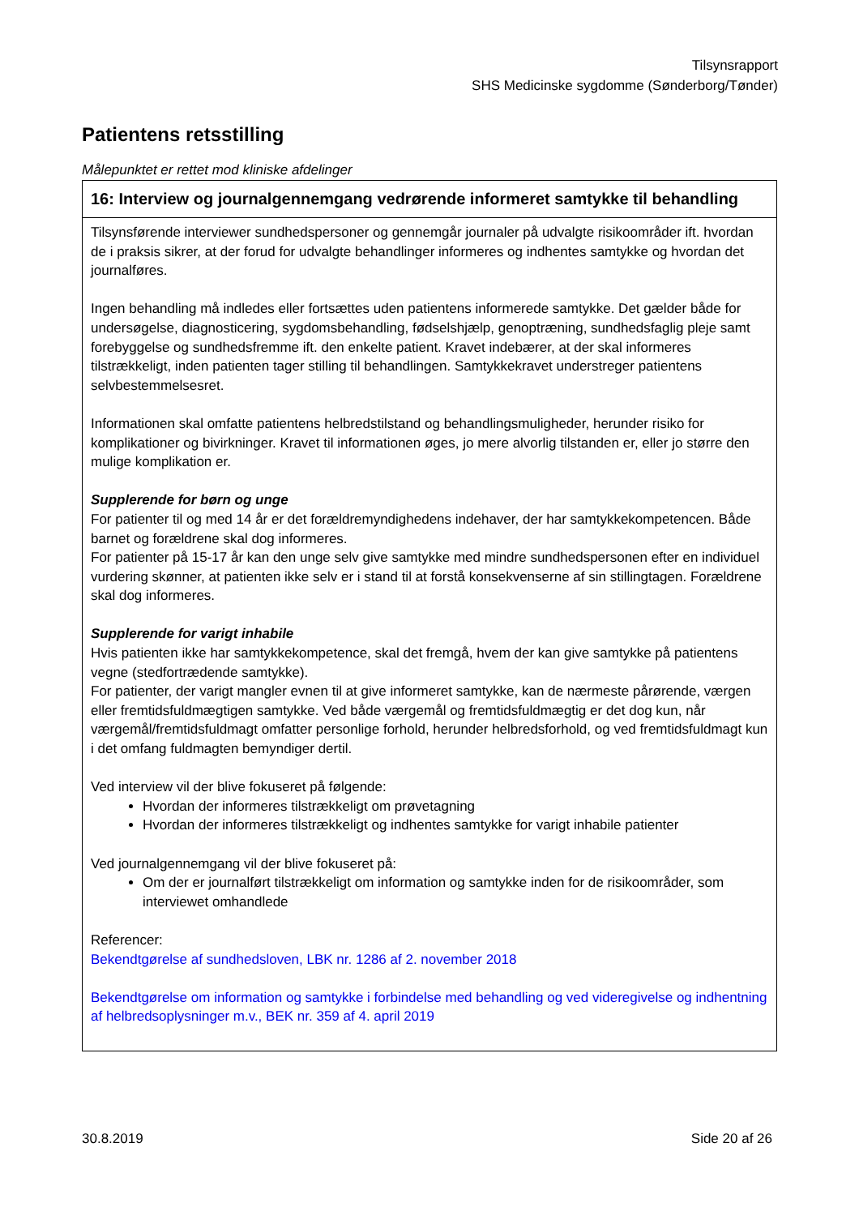Tilsynsrapport
SHS Medicinske sygdomme (Sønderborg/Tønder)
Patientens retsstilling
Målepunktet er rettet mod kliniske afdelinger
| 16: Interview og journalgennemgang vedrørende informeret samtykke til behandling |
| --- |
| Tilsynsførende interviewer sundhedspersoner og gennemgår journaler på udvalgte risikoområder ift. hvordan de i praksis sikrer, at der forud for udvalgte behandlinger informeres og indhentes samtykke og hvordan det journalføres. Ingen behandling må indledes eller fortsættes uden patientens informerede samtykke. Det gælder både for undersøgelse, diagnosticering, sygdomsbehandling, fødselshjælp, genoptræning, sundhedsfaglig pleje samt forebyggelse og sundhedsfremme ift. den enkelte patient. Kravet indebærer, at der skal informeres tilstrækkeligt, inden patienten tager stilling til behandlingen. Samtykkekravet understreger patientens selvbestemmelsesret. Informationen skal omfatte patientens helbredstilstand og behandlingsmuligheder, herunder risiko for komplikationer og bivirkninger. Kravet til informationen øges, jo mere alvorlig tilstanden er, eller jo større den mulige komplikation er. Supplerende for børn og unge For patienter til og med 14 år er det forældremyndighedens indehaver, der har samtykkekompetencen. Både barnet og forældrene skal dog informeres. For patienter på 15-17 år kan den unge selv give samtykke med mindre sundhedspersonen efter en individuel vurdering skønner, at patienten ikke selv er i stand til at forstå konsekvenserne af sin stillingtagen. Forældrene skal dog informeres. Supplerende for varigt inhabile Hvis patienten ikke har samtykkekompetence, skal det fremgå, hvem der kan give samtykke på patientens vegne (stedfortrædende samtykke). For patienter, der varigt mangler evnen til at give informeret samtykke, kan de nærmeste pårørende, værgen eller fremtidsfuldmægtigen samtykke. Ved både værgemål og fremtidsfuldmægtig er det dog kun, når værgemål/fremtidsfuldmagt omfatter personlige forhold, herunder helbredsforhold, og ved fremtidsfuldmagt kun i det omfang fuldmagten bemyndiger dertil. Ved interview vil der blive fokuseret på følgende: Hvordan der informeres tilstrækkeligt om prøvetagning Hvordan der informeres tilstrækkeligt og indhentes samtykke for varigt inhabile patienter Ved journalgennemgang vil der blive fokuseret på: Om der er journalført tilstrækkeligt om information og samtykke inden for de risikoområder, som interviewet omhandlede Referencer: Bekendtgørelse af sundhedsloven, LBK nr. 1286 af 2. november 2018 Bekendtgørelse om information og samtykke i forbindelse med behandling og ved videregivelse og indhentning af helbredsoplysninger m.v., BEK nr. 359 af 4. april 2019 |
30.8.2019 Side 20 af 26